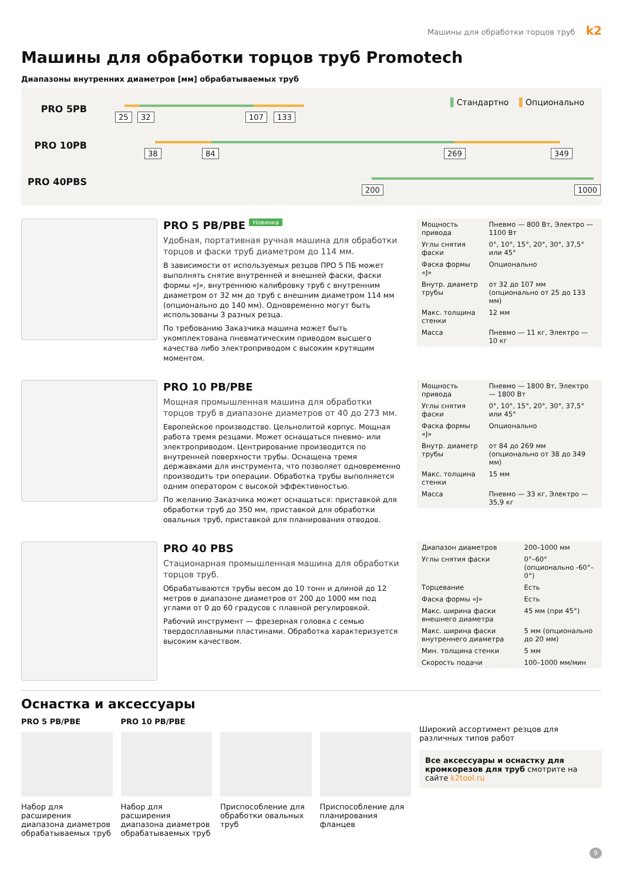Машины для обработки торцов труб k2
Машины для обработки торцов труб Promotech
Диапазоны внутренних диаметров [мм] обрабатываемых труб
PRO 5PB
PRO 10PB
PRO 40PBS
▌Стандартно ▌Опционально
25 32 107 133
38 84 269 349
200 1000
PRO 5 PB/PBE Новинка
Удобная, портативная ручная машина для обработки торцов и фаски труб диаметром до 114 мм.
В зависимости от используемых резцов ПРО 5 ПБ может выполнять снятие внутренней и внешней фаски, фаски формы «J», внутреннюю калибровку труб с внутренним диаметром от 32 мм до труб с внешним диаметром 114 мм (опционально до 140 мм). Одновременно могут быть использованы 3 разных резца.
По требованию Заказчика машина может быть укомплектована пневматическим приводом высшего качества либо электроприводом с высоким крутящим моментом.
| Мощность привода | Пневмо — 800 Вт, Электро — 1100 Вт |
| Углы снятия фаски | 0°, 10°, 15°, 20°, 30°, 37,5° или 45° |
| Фаска формы «J» | Опционально |
| Внутр. диаметр трубы | от 32 до 107 мм (опционально от 25 до 133 мм) |
| Макс. толщина стенки | 12 мм |
| Масса | Пневмо — 11 кг, Электро — 10 кг |
PRO 10 PB/PBE
Мощная промышленная машина для обработки торцов труб в диапазоне диаметров от 40 до 273 мм.
Европейское производство. Цельнолитой корпус. Мощная работа тремя резцами. Может оснащаться пневмо- или электроприводом. Центрирование производится по внутренней поверхности трубы. Оснащена тремя державками для инструмента, что позволяет одновременно производить три операции. Обработка трубы выполняется одним оператором с высокой эффективностью.
По желанию Заказчика может оснащаться: приставкой для обработки труб до 350 мм, приставкой для обработки овальных труб, приставкой для планирования отводов.
| Мощность привода | Пневмо — 1800 Вт, Электро — 1800 Вт |
| Углы снятия фаски | 0°, 10°, 15°, 20°, 30°, 37,5° или 45° |
| Фаска формы «J» | Опционально |
| Внутр. диаметр трубы | от 84 до 269 мм (опционально от 38 до 349 мм) |
| Макс. толщина стенки | 15 мм |
| Масса | Пневмо — 33 кг, Электро — 35,9 кг |
PRO 40 PBS
Стационарная промышленная машина для обработки торцов труб.
Обрабатываются трубы весом до 10 тонн и длиной до 12 метров в диапазоне диаметров от 200 до 1000 мм под углами от 0 до 60 градусов с плавной регулировкой.
Рабочий инструмент — фрезерная головка с семью твердосплавными пластинами. Обработка характеризуется высоким качеством.
| Диапазон диаметров | 200–1000 мм |
| Углы снятия фаски | 0°–60° (опционально -60°–0°) |
| Торцевание | Есть |
| Фаска формы «J» | Есть |
| Макс. ширина фаски внешнего диаметра | 45 мм (при 45°) |
| Макс. ширина фаски внутреннего диаметра | 5 мм (опционально до 20 мм) |
| Мин. толщина стенки | 5 мм |
| Скорость подачи | 100–1000 мм/мин |
Оснастка и аксессуары
PRO 5 PB/PBE
Набор для расширения диапазона диаметров обрабатываемых труб
PRO 10 PB/PBE
Набор для расширения диапазона диаметров обрабатываемых труб
Приспособление для обработки овальных труб
Приспособление для планирования фланцев
Широкий ассортимент резцов для различных типов работ
Все аксессуары и оснастку для кромкорезов для труб смотрите на сайте k2tool.ru
9